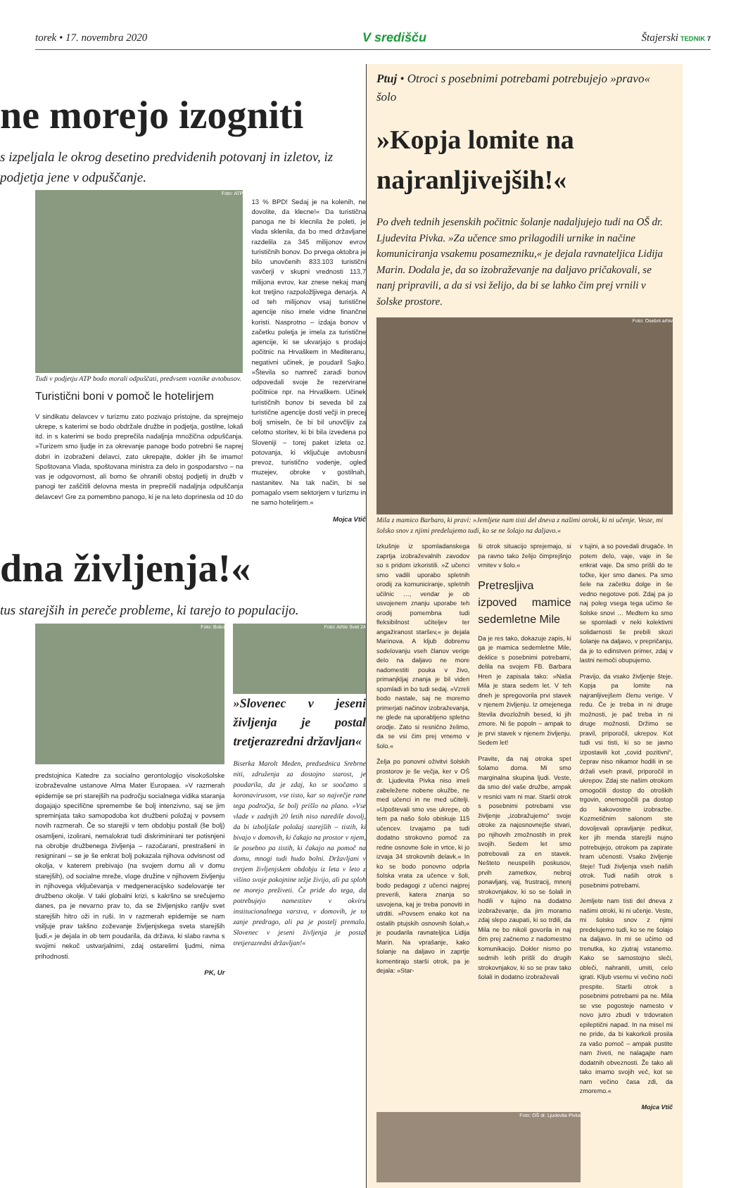torek • 17. novembra 2020 V središču Štajerski TEDNIK 7
ne morejo izogniti
s izpeljala le okrog desetino predvidenih potovanj in izletov, iz podjetja jene v odpuščanje.
Foto: ATP
Tudi v podjetju ATP bodo morali odpuščati, predvsem voznike avtobusov.
Turistični boni v pomoč le hotelirjem
V sindikatu delavcev v turizmu zato pozivajo pristojne, da sprejmejo ukrepe, s katerimi se bodo obdržale družbe in podjetja, gostilne, lokali itd. in s katerimi se bodo preprečila nadaljnja množična odpuščanja. »Turizem smo ljudje in za okrevanje panoge bodo potrebni še naprej dobri in izobraženi delavci, zato ukrepajte, dokler jih še imamo! Spoštovana Vlada, spoštovana ministra za delo in gospodarstvo – na vas je odgovornost, ali bomo še ohranili obstoj podjetij in družb v panogi ter zaščitili delovna mesta in preprečili nadaljnja odpuščanja delavcev! Gre za pomembno panogo, ki je na leto doprinesla od 10 do
13 % BPD! Sedaj je na kolenih, ne dovolite, da klecne!« Da turistična panoga ne bi klecnila že poleti, je vlada sklenila, da bo med državljane razdelila za 345 milijonov evrov turističnih bonov. Do prvega oktobra je bilo unovčenih 833.103 turistični vavčerji v skupni vrednosti 113,7 milijona evrov, kar znese nekaj manj kot tretjino razpoložljivega denarja. A od teh milijonov vsaj turistične agencije niso imele vidne finančne koristi. Nasprotno – izdaja bonov v začetku poletja je imela za turistične agencije, ki se ukvarjajo s prodajo počitnic na Hrvaškem in Mediteranu, negativni učinek, je poudaril Sajko. »Števila so namreč zaradi bonov odpovedali svoje že rezervirane počitnice npr. na Hrvaškem. Učinek turističnih bonov bi seveda bil za turistične agencije dosti večji in precej bolj smiseln, če bi bil unovčljiv za celotno storitev, ki bi bila izvedena po Sloveniji – torej paket izleta oz. potovanja, ki vključuje avtobusni prevoz, turistično vodenje, ogled muzejev, obroke v gostilnah, nastanitev. Na tak način, bi se pomagalo vsem sektorjem v turizmu in ne samo hotelirjem.«
Mojca Vtič
dna življenja!«
tus starejših in pereče probleme, ki tarejo to populacijo.
Foto: Bobo
predstojnica Katedre za socialno gerontologijo visokošolske izobraževalne ustanove Alma Mater Europaea. »V razmerah epidemije se pri starejših na področju socialnega vidika staranja dogajajo specifične spremembe še bolj intenzivno, saj se jim spreminjata tako samopodoba kot družbeni položaj v povsem novih razmerah. Če so starejši v tem obdobju postali (še bolj) osamljeni, izolirani, nemalokrat tudi diskriminirani ter potisnjeni na obrobje družbenega življenja – razočarani, prestrašeni in resignirani – se je še enkrat bolj pokazala njihova odvisnost od okolja, v katerem prebivajo (na svojem domu ali v domu starejših), od socialne mreže, vloge družine v njihovem življenju in njihovega vključevanja v medgeneracijsko sodelovanje ter družbeno okolje. V taki globalni krizi, s kakršno se srečujemo danes, pa je nevarno prav to, da se življenjsko ranljiv svet starejših hitro oži in ruši. In v razmerah epidemije se nam vsiljuje prav takšno zoževanje življenjskega sveta starejših ljudi,« je dejala in ob tem poudarila, da država, ki slabo ravna s svojimi nekoč ustvarjalnimi, zdaj ostarelimi ljudmi, nima prihodnosti.
PK, Ur
Foto: Arhiv Svet 24
»Slovenec v jeseni življenja je postal tretjerazredni državljan«
Biserka Marolt Meden, predsednica Srebrne niti, združenja za dostojno starost, je poudarila, da je zdaj, ko se soočamo s koronavirusom, vse tisto, kar so največje rane tega področja, še bolj prišlo na plano. »Vse vlade v zadnjih 20 letih niso naredile dovolj, da bi izboljšale položaj starejših – tistih, ki bivajo v domovih, ki čakajo na prostor v njem, še posebno pa tistih, ki čakajo na pomoč na domu, mnogi tudi hudo bolni. Državljani v tretjem življenjskem obdobju iz leta v leto z višino svoje pokojnine težje živijo, ali pa sploh ne morejo preživeti. Če pride do tega, da potrebujejo namestitev v okviru institucionalnega varstva, v domovih, je to zanje predrago, ali pa je postelj premalo. Slovenec v jeseni življenja je postal tretjerazredni državljan!«
Ptuj • Otroci s posebnimi potrebami potrebujejo »pravo« šolo
»Kopja lomite na najranljivejših!«
Po dveh tednih jesenskih počitnic šolanje nadaljujejo tudi na OŠ dr. Ljudevita Pivka. »Za učence smo prilagodili urnike in načine komuniciranja vsakemu posamezniku,« je dejala ravnateljica Lidija Marin. Dodala je, da so izobraževanje na daljavo pričakovali, se nanj pripravili, a da si vsi želijo, da bi se lahko čim prej vrnili v šolske prostore.
Foto: Osebni arhiv
Mila z mamico Barbaro, ki pravi: »Jemljete nam tisti del dneva z našimi otroki, ki ni učenje. Veste, mi šolsko snov z njimi predelujemo tudi, ko se ne šolajo na daljavo.«
Izkušnje iz spomladanskega zaprtja izobraževalnih zavodov so s pridom izkoristili. »Z učenci smo vadili uporabo spletnih orodij za komuniciranje, spletnih učilnic …, vendar je ob usvojenem znanju uporabe teh orodij pomembna tudi fleksibilnost učiteljev ter angažiranost staršev,« je dejala Marinova. A kljub dobremu sodelovanju vseh članov verige delo na daljavo ne more nadomestiti pouka v živo, primanjkljaj znanja je bil viden spomladi in bo tudi sedaj. »Vzreli bodo nastale, saj ne moremo primerjati načinov izobraževanja, ne glede na uporabljeno spletno orodje. Zato si resnično želimo, da se vsi čim prej vrnemo v šolo.«
Želja po ponovni oživitvi šolskih prostorov je še večja, ker v OŠ dr. Ljudevita Pivka niso imeli zabeležene nobene okužbe, ne med učenci in ne med učitelji. »Upoštevali smo vse ukrepe, ob tem pa našo šolo obiskuje 115 učencev. Izvajamo pa tudi dodatno strokovno pomoč za redne osnovne šole in vrtce, ki jo izvaja 34 strokovnih delavk.« In ko se bodo ponovno odprla šolska vrata za učence v šoli, bodo pedagogi z učenci najprej preverili, katera znanja so usvojena, kaj je treba ponoviti in utrditi. »Povsem enako kot na ostalih ptujskih osnovnih šolah,« je poudarila ravnateljica Lidija Marin. Na vprašanje, kako šolanje na daljavo in zaprtje komentirajo starši otrok, pa je dejala: »Star-
ši otrok situacijo sprejemajo, si pa ravno tako želijo čimprejšnjo vrnitev v šolo.«
Pretresljiva izpoved mamice sedemletne Mile
Da je res tako, dokazuje zapis, ki ga je mamica sedemletne Mile, deklice s posebnimi potrebami, delila na svojem FB. Barbara Hren je zapisala tako: »Naša Mila je stara sedem let. V teh dneh je spregovorila prvi stavek v njenem življenju. Iz omejenega števila dvozložnih besed, ki jih zmore. Ni še popoln – ampak to je prvi stavek v njenem življenju. Sedem let!
Pravite, da naj otroka spet šolamo doma. Mi smo marginalna skupina ljudi. Veste, da smo del vaše družbe, ampak v resnici vam ni mar. Starši otrok s posebnimi potrebami vse življenje „izobražujemo“ svoje otroke za najosnovnejše stvari, po njihovih zmožnostih in prek svojih. Sedem let smo potrebovali za en stavek. Nešteto neuspelih poskusov, prvih zametkov, nebroj ponavljanj, vaj, frustracij, mnenj strokovnjakov, ki so se šolali in hodili v tujino na dodatno izobraževanje, da jim moramo zdaj slepo zaupati, ki so trdili, da Mila ne bo nikoli govorila in naj čim prej začnemo z nadomestno komunikacijo. Dokler nismo po sedmih letih prišli do drugih strokovnjakov, ki so se prav tako šolali in dodatno izobraževali
v tujini, a so povedali drugače. In potem delo, vaje, vaje in še enkrat vaje. Da smo prišli do te točke, kjer smo danes. Pa smo šele na začetku dolge in še vedno negotove poti. Zdaj pa jo naj poleg vsega tega učimo še šolske snovi … Medtem ko smo se spomladi v neki kolektivni solidarnosti še prebili skozi šolanje na daljavo, v prepričanju, da je to edinstven primer, zdaj v lastni nemoči obupujemo.
Pravijo, da vsako življenje šteje. Kopja pa lomite na najranljivejšem členu verige. V redu. Če je treba in ni druge možnosti, je pač treba in ni druge možnosti. Držimo se pravil, priporočil, ukrepov. Kot tudi vsi tisti, ki so se javno izpostavili kot „covid pozitivni“, čeprav niso nikamor hodili in se držali vseh pravil, priporočil in ukrepov. Zdaj ste našim otrokom omogočili dostop do otroških trgovin, onemogočili pa dostop do kakovostne izobrazbe. Kozmetičnim salonom ste dovoljevali opravljanje pedikur, ker jih menda starejši nujno potrebujejo, otrokom pa zapirate hram učenosti. Vsako življenje šteje! Tudi življenja vseh naših otrok. Tudi naših otrok s posebnimi potrebami.
Jemljete nam tisti del dneva z našimi otroki, ki ni učenje. Veste, mi šolsko snov z njimi predelujemo tudi, ko se ne šolajo na daljavo. In mi se učimo od trenutka, ko zjutraj vstanemo. Kako se samostojno sleči, obleči, nahraniti, umiti, celo igrati. Kljub vsemu vi večino noči prespite. Starši otrok s posebnimi potrebami pa ne. Mila se vse pogosteje namesto v novo jutro zbudi v trdovraten epileptični napad. In na misel mi ne pride, da bi kakorkoli prosila za vašo pomoč – ampak pustite nam živeti, ne nalagajte nam dodatnih obveznosti. Že tako ali tako imamo svojih več, kot se nam večino časa zdi, da zmoremo.«
Mojca Vtič
Foto: OŠ dr. Ljudevita Pivka